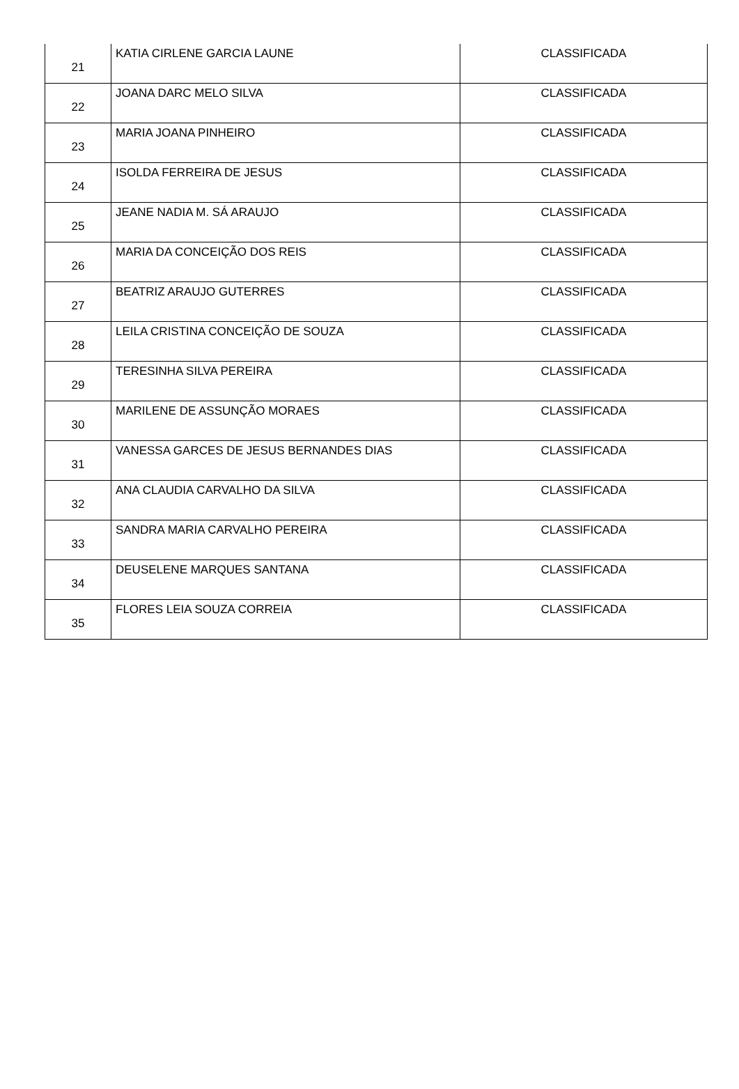| 21 | KATIA CIRLENE GARCIA LAUNE | CLASSIFICADA |
| 22 | JOANA DARC MELO SILVA | CLASSIFICADA |
| 23 | MARIA JOANA PINHEIRO | CLASSIFICADA |
| 24 | ISOLDA FERREIRA DE JESUS | CLASSIFICADA |
| 25 | JEANE NADIA M. SÁ ARAUJO | CLASSIFICADA |
| 26 | MARIA DA CONCEIÇÃO DOS REIS | CLASSIFICADA |
| 27 | BEATRIZ ARAUJO GUTERRES | CLASSIFICADA |
| 28 | LEILA CRISTINA CONCEIÇÃO DE SOUZA | CLASSIFICADA |
| 29 | TERESINHA SILVA PEREIRA | CLASSIFICADA |
| 30 | MARILENE DE ASSUNÇÃO MORAES | CLASSIFICADA |
| 31 | VANESSA GARCES DE JESUS BERNANDES DIAS | CLASSIFICADA |
| 32 | ANA CLAUDIA CARVALHO DA SILVA | CLASSIFICADA |
| 33 | SANDRA MARIA CARVALHO PEREIRA | CLASSIFICADA |
| 34 | DEUSELENE MARQUES SANTANA | CLASSIFICADA |
| 35 | FLORES LEIA SOUZA CORREIA | CLASSIFICADA |